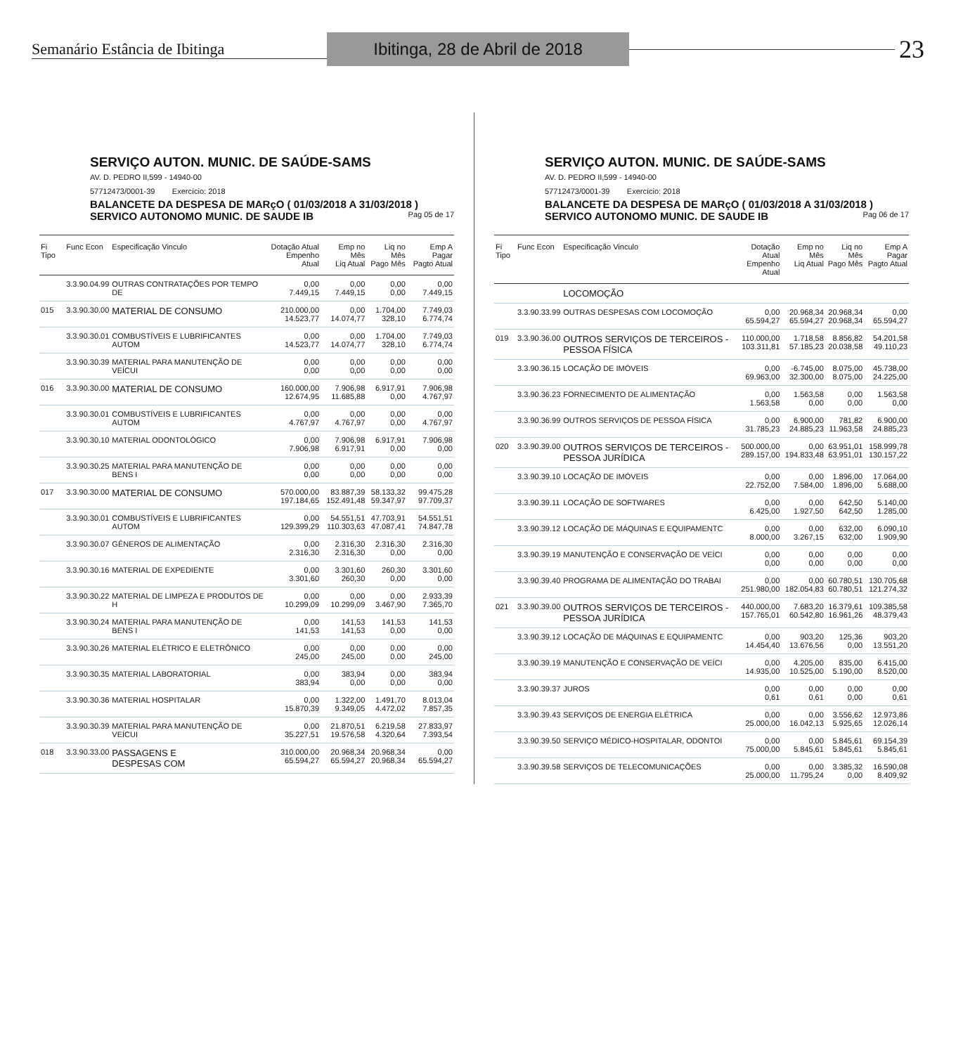Semanário Estância de Ibitinga
Ibitinga, 28 de Abril de 2018
23
SERVIÇO AUTON. MUNIC. DE SAÚDE-SAMS
AV. D. PEDRO II,599 - 14940-00
57712473/0001-39 Exercício: 2018
BALANCETE DA DESPESA DE MARçO ( 01/03/2018 A 31/03/2018 )
SERVICO AUTONOMO MUNIC. DE SAUDE IB Pag 05 de 17
| Fi Tipo | Func Econ | Especificação Vinculo | Dotação Atual Empenho Atual | Emp no Mês Liq Atual | Liq no Mês Pago Mês | Emp A Pagar Pagto Atual |
| --- | --- | --- | --- | --- | --- | --- |
| | 3.3.90.04.99 | OUTRAS CONTRATAÇÕES POR TEMPO DE | 0,00 7.449,15 | 0,00 7.449,15 | 0,00 0,00 | 0,00 7.449,15 |
| 015 | 3.3.90.30.00 | MATERIAL DE CONSUMO | 210.000,00 14.523,77 | 0,00 14.074,77 | 1.704,00 328,10 | 7.749,03 6.774,74 |
| | 3.3.90.30.01 | COMBUSTÍVEIS E LUBRIFICANTES AUTOM | 0,00 14.523,77 | 0,00 14.074,77 | 1.704,00 328,10 | 7.749,03 6.774,74 |
| | 3.3.90.30.39 | MATERIAL PARA MANUTENÇÃO DE VEÍCUI | 0,00 0,00 | 0,00 0,00 | 0,00 0,00 | 0,00 0,00 |
| 016 | 3.3.90.30.00 | MATERIAL DE CONSUMO | 160.000,00 12.674,95 | 7.906,98 11.685,88 | 6.917,91 0,00 | 7.906,98 4.767,97 |
| | 3.3.90.30.01 | COMBUSTÍVEIS E LUBRIFICANTES AUTOM | 0,00 4.767,97 | 0,00 4.767,97 | 0,00 0,00 | 0,00 4.767,97 |
| | 3.3.90.30.10 | MATERIAL ODONTOLÓGICO | 0,00 7.906,98 | 7.906,98 6.917,91 | 6.917,91 0,00 | 7.906,98 0,00 |
| | 3.3.90.30.25 | MATERIAL PARA MANUTENÇÃO DE BENS I | 0,00 0,00 | 0,00 0,00 | 0,00 0,00 | 0,00 0,00 |
| 017 | 3.3.90.30.00 | MATERIAL DE CONSUMO | 570.000,00 197.184,65 | 83.887,39 152.491,48 | 58.133,32 59.347,97 | 99.475,28 97.709,37 |
| | 3.3.90.30.01 | COMBUSTÍVEIS E LUBRIFICANTES AUTOM | 0,00 129.399,29 | 54.551,51 110.303,63 | 47.703,91 47.087,41 | 54.551,51 74.847,78 |
| | 3.3.90.30.07 | GÊNEROS DE ALIMENTAÇÃO | 0,00 2.316,30 | 2.316,30 2.316,30 | 2.316,30 0,00 | 2.316,30 0,00 |
| | 3.3.90.30.16 | MATERIAL DE EXPEDIENTE | 0,00 3.301,60 | 3.301,60 260,30 | 260,30 0,00 | 3.301,60 0,00 |
| | 3.3.90.30.22 | MATERIAL DE LIMPEZA E PRODUTOS DE H | 0,00 10.299,09 | 0,00 10.299,09 | 0,00 3.467,90 | 2.933,39 7.365,70 |
| | 3.3.90.30.24 | MATERIAL PARA MANUTENÇÃO DE BENS I | 0,00 141,53 | 141,53 141,53 | 141,53 0,00 | 141,53 0,00 |
| | 3.3.90.30.26 | MATERIAL ELÉTRICO E ELETRÔNICO | 0,00 245,00 | 0,00 245,00 | 0,00 0,00 | 0,00 245,00 |
| | 3.3.90.30.35 | MATERIAL LABORATORIAL | 0,00 383,94 | 383,94 0,00 | 0,00 0,00 | 383,94 0,00 |
| | 3.3.90.30.36 | MATERIAL HOSPITALAR | 0,00 15.870,39 | 1.322,00 9.349,05 | 1.491,70 4.472,02 | 8.013,04 7.857,35 |
| | 3.3.90.30.39 | MATERIAL PARA MANUTENÇÃO DE VEÍCUI | 0,00 35.227,51 | 21.870,51 19.576,58 | 6.219,58 4.320,64 | 27.833,97 7.393,54 |
| 018 | 3.3.90.33.00 | PASSAGENS E DESPESAS COM | 310.000,00 65.594,27 | 20.968,34 65.594,27 | 20.968,34 20.968,34 | 0,00 65.594,27 |
SERVIÇO AUTON. MUNIC. DE SAÚDE-SAMS
AV. D. PEDRO II,599 - 14940-00
57712473/0001-39 Exercício: 2018
BALANCETE DA DESPESA DE MARçO ( 01/03/2018 A 31/03/2018 )
SERVICO AUTONOMO MUNIC. DE SAUDE IB Pag 06 de 17
| Fi Tipo | Func Econ | Especificação Vinculo | Dotação Atual Empenho Atual | Emp no Mês Liq Atual | Liq no Mês Pago Mês | Emp A Pagar Pagto Atual |
| --- | --- | --- | --- | --- | --- | --- |
| | | LOCOMOÇÃO | | | | |
| | 3.3.90.33.99 | OUTRAS DESPESAS COM LOCOMOÇÃO | 0,00 65.594,27 | 20.968,34 65.594,27 | 20.968,34 20.968,34 | 0,00 65.594,27 |
| 019 | 3.3.90.36.00 | OUTROS SERVIÇOS DE TERCEIROS - PESSOA FÍSICA | 110.000,00 103.311,81 | 1.718,58 57.185,23 | 8.856,82 20.038,58 | 54.201,58 49.110,23 |
| | 3.3.90.36.15 | LOCAÇÃO DE IMÓVEIS | 0,00 69.963,00 | -6.745,00 32.300,00 | 8.075,00 8.075,00 | 45.738,00 24.225,00 |
| | 3.3.90.36.23 | FORNECIMENTO DE ALIMENTAÇÃO | 0,00 1.563,58 | 1.563,58 0,00 | 0,00 0,00 | 1.563,58 0,00 |
| | 3.3.90.36.99 | OUTROS SERVIÇOS DE PESSOA FÍSICA | 0,00 31.785,23 | 6.900,00 24.885,23 | 781,82 11.963,58 | 6.900,00 24.885,23 |
| 020 | 3.3.90.39.00 | OUTROS SERVIÇOS DE TERCEIROS - PESSOA JURÍDICA | 500.000,00 289.157,00 | 0,00 194.833,48 | 63.951,01 63.951,01 | 158.999,78 130.157,22 |
| | 3.3.90.39.10 | LOCAÇÃO DE IMÓVEIS | 0,00 22.752,00 | 0,00 7.584,00 | 1.896,00 1.896,00 | 17.064,00 5.688,00 |
| | 3.3.90.39.11 | LOCAÇÃO DE SOFTWARES | 0,00 6.425,00 | 0,00 1.927,50 | 642,50 642,50 | 5.140,00 1.285,00 |
| | 3.3.90.39.12 | LOCAÇÃO DE MÁQUINAS E EQUIPAMENTC | 0,00 8.000,00 | 0,00 3.267,15 | 632,00 632,00 | 6.090,10 1.909,90 |
| | 3.3.90.39.19 | MANUTENÇÃO E CONSERVAÇÃO DE VEÍCI | 0,00 0,00 | 0,00 0,00 | 0,00 0,00 | 0,00 0,00 |
| | 3.3.90.39.40 | PROGRAMA DE ALIMENTAÇÃO DO TRABAI | 0,00 251.980,00 | 0,00 182.054,83 | 60.780,51 60.780,51 | 130.705,68 121.274,32 |
| 021 | 3.3.90.39.00 | OUTROS SERVIÇOS DE TERCEIROS - PESSOA JURÍDICA | 440.000,00 157.765,01 | 7.683,20 60.542,80 | 16.379,61 16.961,26 | 109.385,58 48.379,43 |
| | 3.3.90.39.12 | LOCAÇÃO DE MÁQUINAS E EQUIPAMENTC | 0,00 14.454,40 | 903,20 13.676,56 | 125,36 0,00 | 903,20 13.551,20 |
| | 3.3.90.39.19 | MANUTENÇÃO E CONSERVAÇÃO DE VEÍCI | 0,00 14.935,00 | 4.205,00 10.525,00 | 835,00 5.190,00 | 6.415,00 8.520,00 |
| | 3.3.90.39.37 | JUROS | 0,00 0,61 | 0,00 0,61 | 0,00 0,00 | 0,00 0,61 |
| | 3.3.90.39.43 | SERVIÇOS DE ENERGIA ELÉTRICA | 0,00 25.000,00 | 0,00 16.042,13 | 3.556,62 5.925,65 | 12.973,86 12.026,14 |
| | 3.3.90.39.50 | SERVIÇO MÉDICO-HOSPITALAR, ODONTOI | 0,00 75.000,00 | 0,00 5.845,61 | 5.845,61 5.845,61 | 69.154,39 5.845,61 |
| | 3.3.90.39.58 | SERVIÇOS DE TELECOMUNICAÇÕES | 0,00 25.000,00 | 0,00 11.795,24 | 3.385,32 0,00 | 16.590,08 8.409,92 |